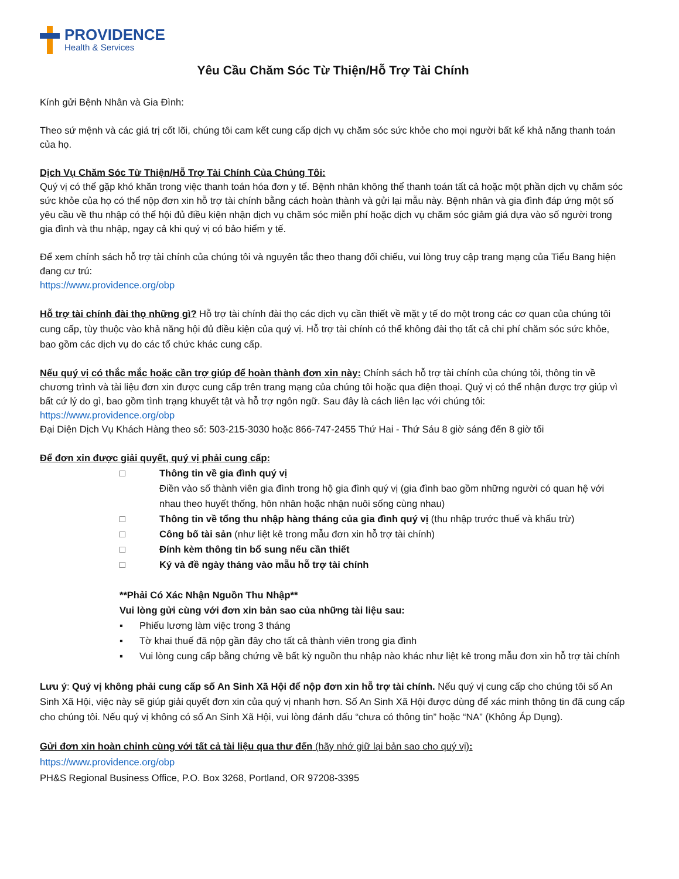PROVIDENCE
Health & Services
Yêu Cầu Chăm Sóc Từ Thiện/Hỗ Trợ Tài Chính
Kính gửi Bệnh Nhân và Gia Đình:
Theo sứ mệnh và các giá trị cốt lõi, chúng tôi cam kết cung cấp dịch vụ chăm sóc sức khỏe cho mọi người bất kể khả năng thanh toán của họ.
Dịch Vụ Chăm Sóc Từ Thiện/Hỗ Trợ Tài Chính Của Chúng Tôi:
Quý vị có thể gặp khó khăn trong việc thanh toán hóa đơn y tế. Bệnh nhân không thể thanh toán tất cả hoặc một phần dịch vụ chăm sóc sức khỏe của họ có thể nộp đơn xin hỗ trợ tài chính bằng cách hoàn thành và gửi lại mẫu này. Bệnh nhân và gia đình đáp ứng một số yêu cầu về thu nhập có thể hội đủ điều kiện nhận dịch vụ chăm sóc miễn phí hoặc dịch vụ chăm sóc giảm giá dựa vào số người trong gia đình và thu nhập, ngay cả khi quý vị có bảo hiểm y tế.
Để xem chính sách hỗ trợ tài chính của chúng tôi và nguyên tắc theo thang đối chiếu, vui lòng truy cập trang mạng của Tiểu Bang hiện đang cư trú:
https://www.providence.org/obp
Hỗ trợ tài chính đài thọ những gì? Hỗ trợ tài chính đài thọ các dịch vụ cần thiết về mặt y tế do một trong các cơ quan của chúng tôi cung cấp, tùy thuộc vào khả năng hội đủ điều kiện của quý vị. Hỗ trợ tài chính có thể không đài thọ tất cả chi phí chăm sóc sức khỏe, bao gồm các dịch vụ do các tổ chức khác cung cấp.
Nếu quý vị có thắc mắc hoặc cần trợ giúp để hoàn thành đơn xin này: Chính sách hỗ trợ tài chính của chúng tôi, thông tin về chương trình và tài liệu đơn xin được cung cấp trên trang mạng của chúng tôi hoặc qua điện thoại. Quý vị có thể nhận được trợ giúp vì bất cứ lý do gì, bao gồm tình trạng khuyết tật và hỗ trợ ngôn ngữ. Sau đây là cách liên lạc với chúng tôi:
https://www.providence.org/obp
Đại Diện Dịch Vụ Khách Hàng theo số: 503-215-3030 hoặc 866-747-2455 Thứ Hai - Thứ Sáu 8 giờ sáng đến 8 giờ tối
Để đơn xin được giải quyết, quý vị phải cung cấp:
□ Thông tin về gia đình quý vị
Điền vào số thành viên gia đình trong hộ gia đình quý vị (gia đình bao gồm những người có quan hệ với nhau theo huyết thống, hôn nhân hoặc nhận nuôi sống cùng nhau)
□ Thông tin về tổng thu nhập hàng tháng của gia đình quý vị (thu nhập trước thuế và khấu trừ)
□ Công bố tài sản (như liệt kê trong mẫu đơn xin hỗ trợ tài chính)
□ Đính kèm thông tin bổ sung nếu cần thiết
□ Ký và đề ngày tháng vào mẫu hỗ trợ tài chính
**Phải Có Xác Nhận Nguồn Thu Nhập**
Vui lòng gửi cùng với đơn xin bản sao của những tài liệu sau:
▪ Phiếu lương làm việc trong 3 tháng
▪ Tờ khai thuế đã nộp gần đây cho tất cả thành viên trong gia đình
▪ Vui lòng cung cấp bằng chứng về bất kỳ nguồn thu nhập nào khác như liệt kê trong mẫu đơn xin hỗ trợ tài chính
Lưu ý: Quý vị không phải cung cấp số An Sinh Xã Hội để nộp đơn xin hỗ trợ tài chính. Nếu quý vị cung cấp cho chúng tôi số An Sinh Xã Hội, việc này sẽ giúp giải quyết đơn xin của quý vị nhanh hơn. Số An Sinh Xã Hội được dùng để xác minh thông tin đã cung cấp cho chúng tôi. Nếu quý vị không có số An Sinh Xã Hội, vui lòng đánh dấu “chưa có thông tin” hoặc “NA” (Không Áp Dụng).
Gửi đơn xin hoàn chỉnh cùng với tất cả tài liệu qua thư đến (hãy nhớ giữ lại bản sao cho quý vị):
https://www.providence.org/obp
PH&S Regional Business Office, P.O. Box 3268, Portland, OR 97208-3395